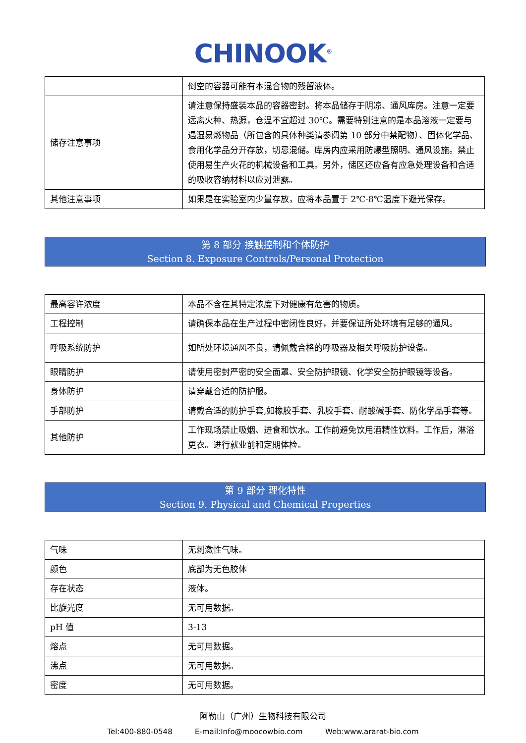CHINOOK<sup>®</sup>
| | 倒空的容器可能有本混合物的残留液体。 |
| 储存注意事项 | 请注意保持盛装本品的容器密封。将本品储存于阴凉、通风库房。注意一定要远离火种、热源，仓温不宜超过 30℃。需要特别注意的是本品溶液一定要与遇湿易燃物品（所包含的具体种类请参阅第 10 部分中禁配物）、固体化学品、食用化学品分开存放，切忌混储。库房内应采用防爆型照明、通风设施。禁止使用易生产火花的机械设备和工具。另外，储区还应备有应急处理设备和合适的吸收容纳材料以应对泄露。 |
| 其他注意事项 | 如果是在实验室内少量存放，应将本品置于 2℃-8℃温度下避光保存。 |
第 8 部分 接触控制和个体防护
Section 8. Exposure Controls/Personal Protection
| 最高容许浓度 | 本品不含在其特定浓度下对健康有危害的物质。 |
| 工程控制 | 请确保本品在生产过程中密闭性良好，并要保证所处环境有足够的通风。 |
| 呼吸系统防护 | 如所处环境通风不良，请佩戴合格的呼吸器及相关呼吸防护设备。 |
| 眼睛防护 | 请使用密封严密的安全面罩、安全防护眼镜、化学安全防护眼镜等设备。 |
| 身体防护 | 请穿戴合适的防护服。 |
| 手部防护 | 请戴合适的防护手套,如橡胶手套、乳胶手套、耐酸碱手套、防化学品手套等。 |
| 其他防护 | 工作现场禁止吸烟、进食和饮水。工作前避免饮用酒精性饮料。工作后，淋浴更衣。进行就业前和定期体检。 |
第 9 部分 理化特性
Section 9. Physical and Chemical Properties
| 气味 | 无刺激性气味。 |
| 颜色 | 底部为无色胶体 |
| 存在状态 | 液体。 |
| 比旋光度 | 无可用数据。 |
| pH 值 | 3-13 |
| 熔点 | 无可用数据。 |
| 沸点 | 无可用数据。 |
| 密度 | 无可用数据。 |
阿勒山（广州）生物科技有限公司
Tel:400-880-0548 E-mail:Info@moocowbio.com Web:www.ararat-bio.com